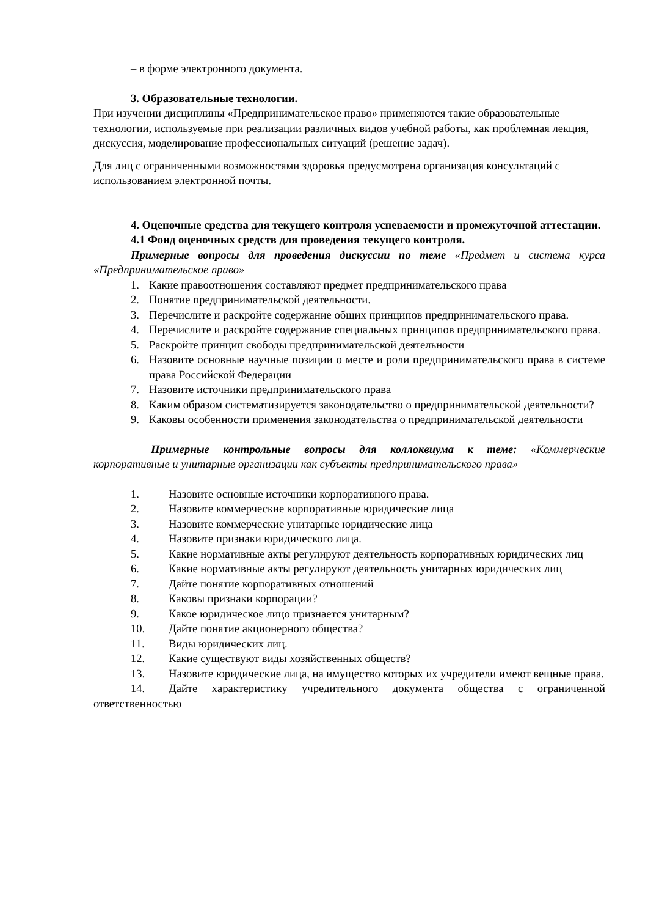– в форме электронного документа.
3. Образовательные технологии.
При изучении дисциплины «Предпринимательское право» применяются такие образовательные технологии, используемые при реализации различных видов учебной работы, как проблемная лекция, дискуссия, моделирование профессиональных ситуаций (решение задач).
Для лиц с ограниченными возможностями здоровья предусмотрена организация консультаций с использованием электронной почты.
4. Оценочные средства для текущего контроля успеваемости и промежуточной аттестации.
4.1 Фонд оценочных средств для проведения текущего контроля.
Примерные вопросы для проведения дискуссии по теме «Предмет и система курса «Предпринимательское право»
1. Какие правоотношения составляют предмет предпринимательского права
2. Понятие предпринимательской деятельности.
3. Перечислите и раскройте содержание общих принципов предпринимательского права.
4. Перечислите и раскройте содержание специальных принципов предпринимательского права.
5. Раскройте принцип свободы предпринимательской деятельности
6. Назовите основные научные позиции о месте и роли предпринимательского права в системе права Российской Федерации
7. Назовите источники предпринимательского права
8. Каким образом систематизируется законодательство о предпринимательской деятельности?
9. Каковы особенности применения законодательства о предпринимательской деятельности
Примерные контрольные вопросы для коллоквиума к теме: «Коммерческие корпоративные и унитарные организации как субъекты предпринимательского права»
1. Назовите основные источники корпоративного права.
2. Назовите коммерческие корпоративные юридические лица
3. Назовите коммерческие унитарные юридические лица
4. Назовите признаки юридического лица.
5. Какие нормативные акты регулируют деятельность корпоративных юридических лиц
6. Какие нормативные акты регулируют деятельность унитарных юридических лиц
7. Дайте понятие корпоративных отношений
8. Каковы признаки корпорации?
9. Какое юридическое лицо признается унитарным?
10. Дайте понятие акционерного общества?
11. Виды юридических лиц.
12. Какие существуют виды хозяйственных обществ?
13. Назовите юридические лица, на имущество которых их учредители имеют вещные права.
14. Дайте характеристику учредительного документа общества с ограниченной ответственностью